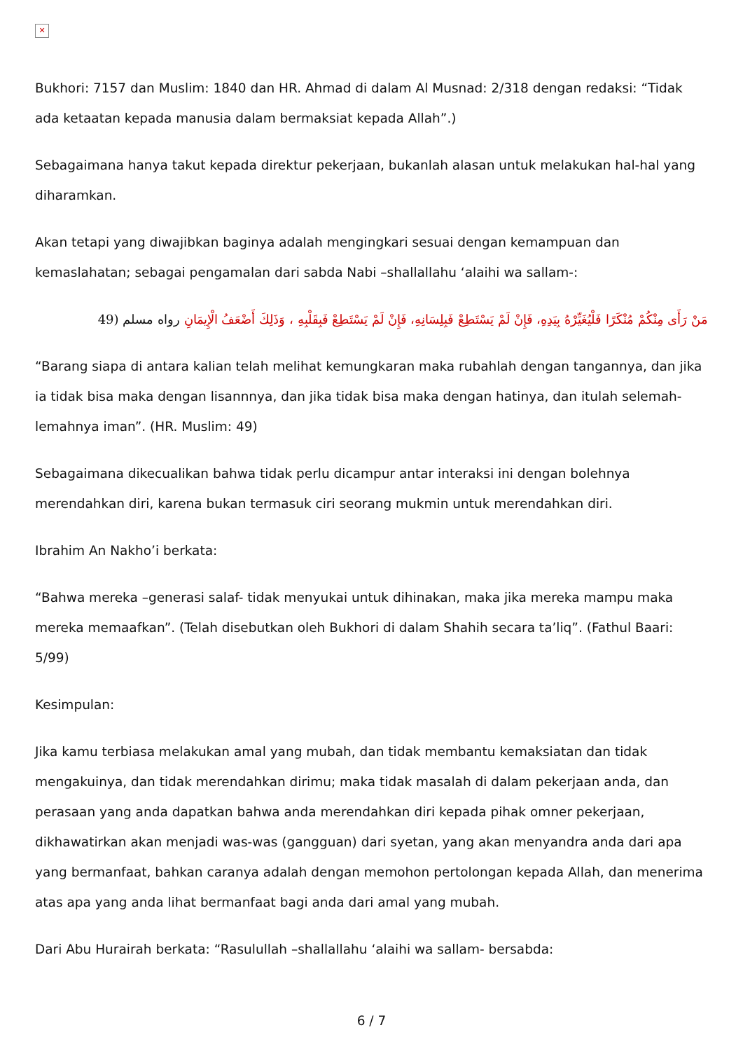✕
Bukhori: 7157 dan Muslim: 1840 dan HR. Ahmad di dalam Al Musnad: 2/318 dengan redaksi: “Tidak ada ketaatan kepada manusia dalam bermaksiat kepada Allah”.)
Sebagaimana hanya takut kepada direktur pekerjaan, bukanlah alasan untuk melakukan hal-hal yang diharamkan.
Akan tetapi yang diwajibkan baginya adalah mengingkari sesuai dengan kemampuan dan kemaslahatan; sebagai pengamalan dari sabda Nabi –shallallahu ‘alaihi wa sallam-:
مَنْ رَأَى مِنْكُمْ مُنْكَرًا فَلْيُغَيِّرْهُ بِيَدِهِ، فَإِنْ لَمْ يَسْتَطِعْ فَبِلِسَانِهِ، فَإِنْ لَمْ يَسْتَطِعْ فَبِقَلْبِهِ ، وَذَلِكَ أَضْعَفُ الْإِيمَانِ رواه مسلم (49
“Barang siapa di antara kalian telah melihat kemungkaran maka rubahlah dengan tangannya, dan jika ia tidak bisa maka dengan lisannnya, dan jika tidak bisa maka dengan hatinya, dan itulah selemah-lemahnya iman”. (HR. Muslim: 49)
Sebagaimana dikecualikan bahwa tidak perlu dicampur antar interaksi ini dengan bolehnya merendahkan diri, karena bukan termasuk ciri seorang mukmin untuk merendahkan diri.
Ibrahim An Nakho’i berkata:
“Bahwa mereka –generasi salaf- tidak menyukai untuk dihinakan, maka jika mereka mampu maka mereka memaafkan”. (Telah disebutkan oleh Bukhori di dalam Shahih secara ta’liq”. (Fathul Baari: 5/99)
Kesimpulan:
Jika kamu terbiasa melakukan amal yang mubah, dan tidak membantu kemaksiatan dan tidak mengakuinya, dan tidak merendahkan dirimu; maka tidak masalah di dalam pekerjaan anda, dan perasaan yang anda dapatkan bahwa anda merendahkan diri kepada pihak omner pekerjaan, dikhawatirkan akan menjadi was-was (gangguan) dari syetan, yang akan menyandra anda dari apa yang bermanfaat, bahkan caranya adalah dengan memohon pertolongan kepada Allah, dan menerima atas apa yang anda lihat bermanfaat bagi anda dari amal yang mubah.
Dari Abu Hurairah berkata: “Rasulullah –shallallahu ‘alaihi wa sallam- bersabda:
6 / 7